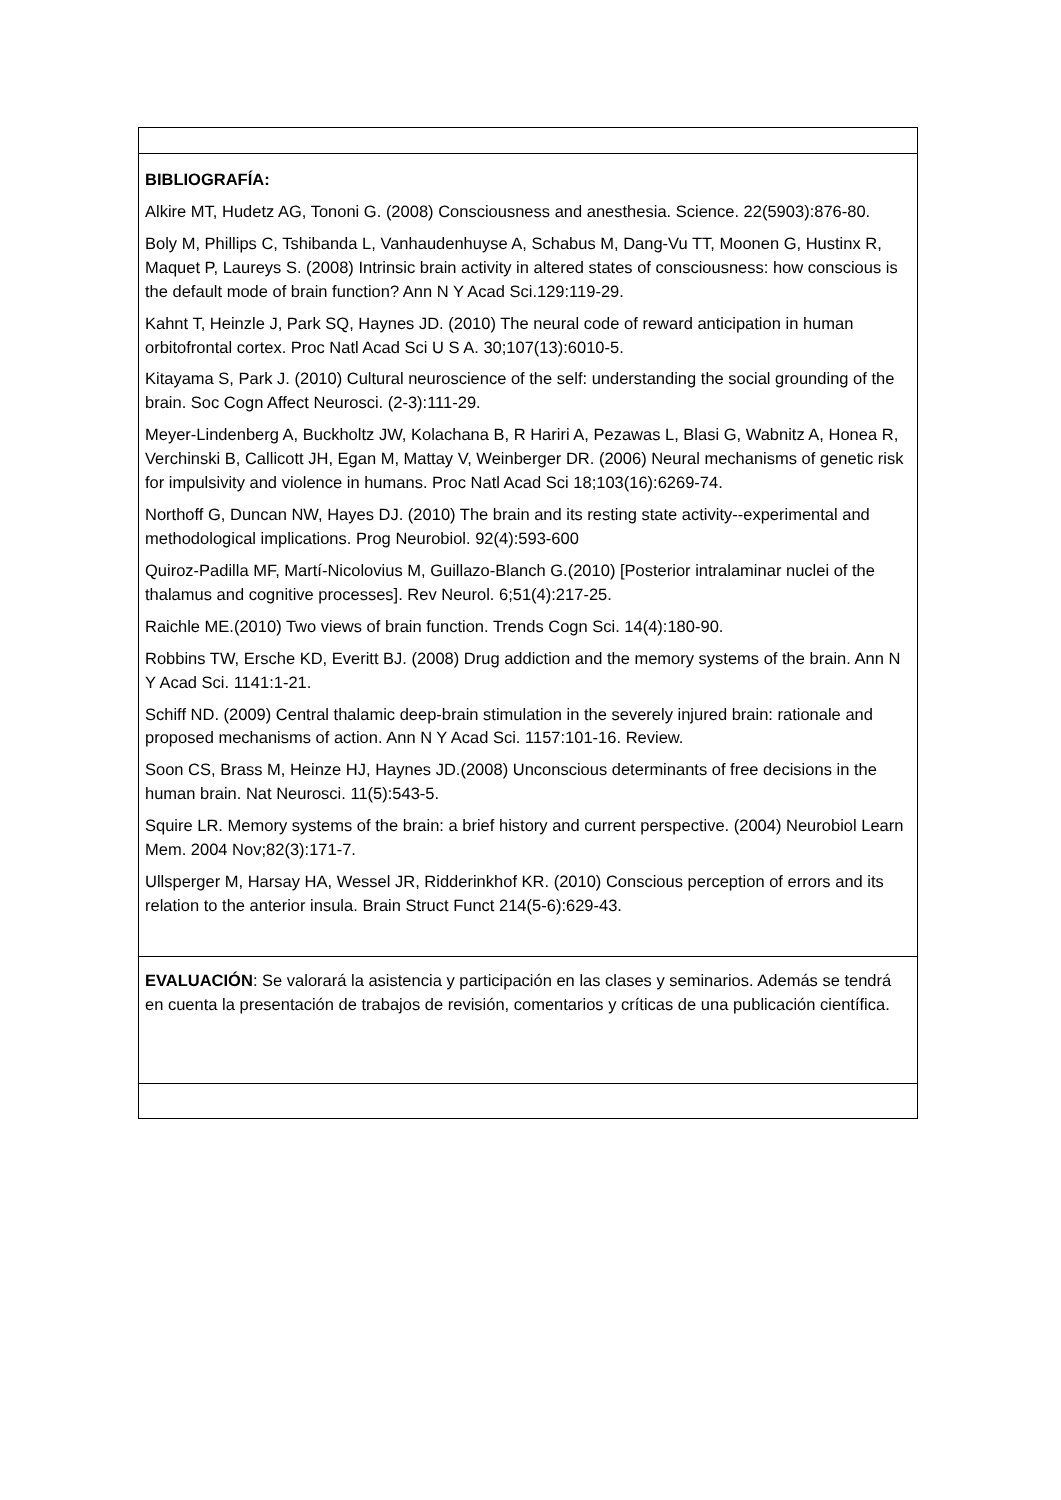| BIBLIOGRAFÍA: Alkire MT, Hudetz AG, Tononi G. (2008) Consciousness and anesthesia. Science. 22(5903):876-80. Boly M, Phillips C, Tshibanda L, Vanhaudenhuyse A, Schabus M, Dang-Vu TT, Moonen G, Hustinx R, Maquet P, Laureys S. (2008) Intrinsic brain activity in altered states of consciousness: how conscious is the default mode of brain function? Ann N Y Acad Sci.129:119-29. Kahnt T, Heinzle J, Park SQ, Haynes JD. (2010) The neural code of reward anticipation in human orbitofrontal cortex. Proc Natl Acad Sci U S A. 30;107(13):6010-5. Kitayama S, Park J. (2010) Cultural neuroscience of the self: understanding the social grounding of the brain. Soc Cogn Affect Neurosci. (2-3):111-29. Meyer-Lindenberg A, Buckholtz JW, Kolachana B, R Hariri A, Pezawas L, Blasi G, Wabnitz A, Honea R, Verchinski B, Callicott JH, Egan M, Mattay V, Weinberger DR. (2006) Neural mechanisms of genetic risk for impulsivity and violence in humans. Proc Natl Acad Sci 18;103(16):6269-74. Northoff G, Duncan NW, Hayes DJ. (2010) The brain and its resting state activity--experimental and methodological implications. Prog Neurobiol. 92(4):593-600 Quiroz-Padilla MF, Martí-Nicolovius M, Guillazo-Blanch G.(2010) [Posterior intralaminar nuclei of the thalamus and cognitive processes]. Rev Neurol. 6;51(4):217-25. Raichle ME.(2010) Two views of brain function. Trends Cogn Sci. 14(4):180-90. Robbins TW, Ersche KD, Everitt BJ. (2008) Drug addiction and the memory systems of the brain. Ann N Y Acad Sci. 1141:1-21. Schiff ND. (2009) Central thalamic deep-brain stimulation in the severely injured brain: rationale and proposed mechanisms of action. Ann N Y Acad Sci. 1157:101-16. Review. Soon CS, Brass M, Heinze HJ, Haynes JD.(2008) Unconscious determinants of free decisions in the human brain. Nat Neurosci. 11(5):543-5. Squire LR. Memory systems of the brain: a brief history and current perspective. (2004) Neurobiol Learn Mem. 2004 Nov;82(3):171-7. Ullsperger M, Harsay HA, Wessel JR, Ridderinkhof KR. (2010) Conscious perception of errors and its relation to the anterior insula. Brain Struct Funct 214(5-6):629-43. |
| EVALUACIÓN : Se valorará la asistencia y participación en las clases y seminarios. Además se tendrá en cuenta la presentación de trabajos de revisión, comentarios y críticas de una publicación científica. |